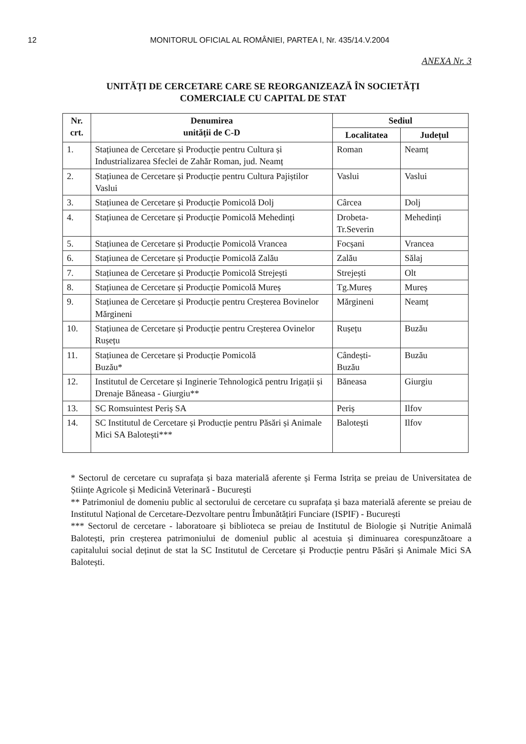12 MONITORUL OFICIAL AL ROMÂNIEI, PARTEA I, Nr. 435/14.V.2004
ANEXA Nr. 3
UNITĂȚI DE CERCETARE CARE SE REORGANIZEAZĂ ÎN SOCIETĂȚI
COMERCIALE CU CAPITAL DE STAT
| Nr. crt. | Denumirea unității de C-D | Sediul | |
| --- | --- | --- | --- |
| | | Localitatea | Județul |
| 1. | Stațiunea de Cercetare și Producție pentru Cultura și Industrializarea Sfeclei de Zahăr Roman, jud. Neamț | Roman | Neamț |
| 2. | Stațiunea de Cercetare și Producție pentru Cultura Pajiștilor Vaslui | Vaslui | Vaslui |
| 3. | Stațiunea de Cercetare și Producție Pomicolă Dolj | Cârcea | Dolj |
| 4. | Stațiunea de Cercetare și Producție Pomicolă Mehedinți | Drobeta-Tr.Severin | Mehedinți |
| 5. | Stațiunea de Cercetare și Producție Pomicolă Vrancea | Focșani | Vrancea |
| 6. | Stațiunea de Cercetare și Producție Pomicolă Zalău | Zalău | Sălaj |
| 7. | Stațiunea de Cercetare și Producție Pomicolă Strejești | Strejești | Olt |
| 8. | Stațiunea de Cercetare și Producție Pomicolă Mureș | Tg.Mureș | Mureș |
| 9. | Stațiunea de Cercetare și Producție pentru Creșterea Bovinelor Mărgineni | Mărgineni | Neamț |
| 10. | Stațiunea de Cercetare și Producție pentru Creșterea Ovinelor Rușețu | Rușețu | Buzău |
| 11. | Stațiunea de Cercetare și Producție Pomicolă Buzău* | Cândești- Buzău | Buzău |
| 12. | Institutul de Cercetare și Inginerie Tehnologică pentru Irigații și Drenaje Băneasa - Giurgiu** | Băneasa | Giurgiu |
| 13. | SC Romsuintest Periș SA | Periș | Ilfov |
| 14. | SC Institutul de Cercetare și Producție pentru Păsări și Animale Mici SA Balotești*** | Balotești | Ilfov |
* Sectorul de cercetare cu suprafața și baza materială aferente și Ferma Istrița se preiau de Universitatea de Științe Agricole și Medicină Veterinară - București
** Patrimoniul de domeniu public al sectorului de cercetare cu suprafața și baza materială aferente se preiau de Institutul Național de Cercetare-Dezvoltare pentru Îmbunătățiri Funciare (ISPIF) - București
*** Sectorul de cercetare - laboratoare și biblioteca se preiau de Institutul de Biologie și Nutriție Animală Balotești, prin creșterea patrimoniului de domeniul public al acestuia și diminuarea corespunzătoare a capitalului social deținut de stat la SC Institutul de Cercetare și Producție pentru Păsări și Animale Mici SA Balotești.